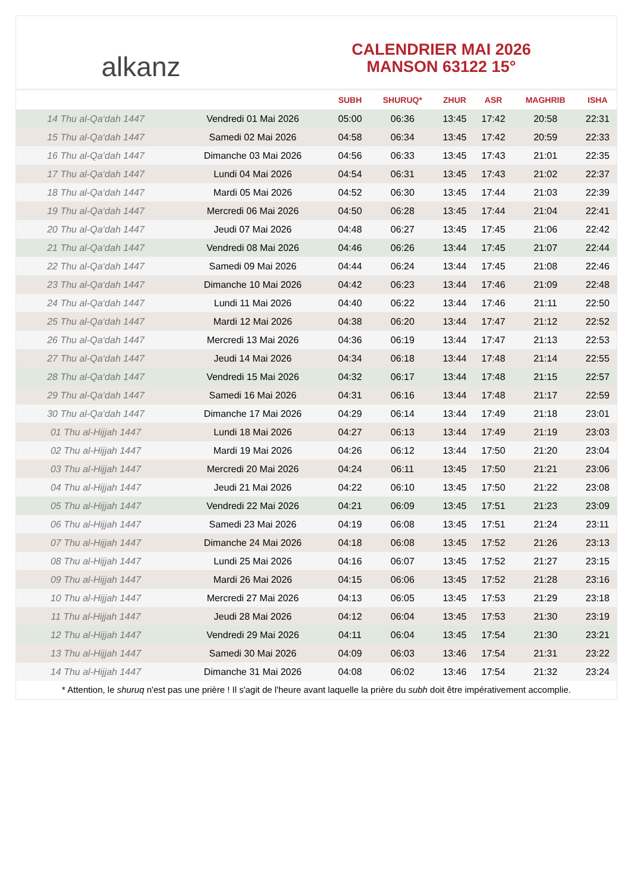al kanz
CALENDRIER MAI 2026
MANSON 63122 15°
| | | SUBH | SHURUQ* | ZHUR | ASR | MAGHRIB | ISHA |
| --- | --- | --- | --- | --- | --- | --- | --- |
| 14 Thu al-Qa‘dah 1447 | Vendredi 01 Mai 2026 | 05:00 | 06:36 | 13:45 | 17:42 | 20:58 | 22:31 |
| 15 Thu al-Qa‘dah 1447 | Samedi 02 Mai 2026 | 04:58 | 06:34 | 13:45 | 17:42 | 20:59 | 22:33 |
| 16 Thu al-Qa‘dah 1447 | Dimanche 03 Mai 2026 | 04:56 | 06:33 | 13:45 | 17:43 | 21:01 | 22:35 |
| 17 Thu al-Qa‘dah 1447 | Lundi 04 Mai 2026 | 04:54 | 06:31 | 13:45 | 17:43 | 21:02 | 22:37 |
| 18 Thu al-Qa‘dah 1447 | Mardi 05 Mai 2026 | 04:52 | 06:30 | 13:45 | 17:44 | 21:03 | 22:39 |
| 19 Thu al-Qa‘dah 1447 | Mercredi 06 Mai 2026 | 04:50 | 06:28 | 13:45 | 17:44 | 21:04 | 22:41 |
| 20 Thu al-Qa‘dah 1447 | Jeudi 07 Mai 2026 | 04:48 | 06:27 | 13:45 | 17:45 | 21:06 | 22:42 |
| 21 Thu al-Qa‘dah 1447 | Vendredi 08 Mai 2026 | 04:46 | 06:26 | 13:44 | 17:45 | 21:07 | 22:44 |
| 22 Thu al-Qa‘dah 1447 | Samedi 09 Mai 2026 | 04:44 | 06:24 | 13:44 | 17:45 | 21:08 | 22:46 |
| 23 Thu al-Qa‘dah 1447 | Dimanche 10 Mai 2026 | 04:42 | 06:23 | 13:44 | 17:46 | 21:09 | 22:48 |
| 24 Thu al-Qa‘dah 1447 | Lundi 11 Mai 2026 | 04:40 | 06:22 | 13:44 | 17:46 | 21:11 | 22:50 |
| 25 Thu al-Qa‘dah 1447 | Mardi 12 Mai 2026 | 04:38 | 06:20 | 13:44 | 17:47 | 21:12 | 22:52 |
| 26 Thu al-Qa‘dah 1447 | Mercredi 13 Mai 2026 | 04:36 | 06:19 | 13:44 | 17:47 | 21:13 | 22:53 |
| 27 Thu al-Qa‘dah 1447 | Jeudi 14 Mai 2026 | 04:34 | 06:18 | 13:44 | 17:48 | 21:14 | 22:55 |
| 28 Thu al-Qa‘dah 1447 | Vendredi 15 Mai 2026 | 04:32 | 06:17 | 13:44 | 17:48 | 21:15 | 22:57 |
| 29 Thu al-Qa‘dah 1447 | Samedi 16 Mai 2026 | 04:31 | 06:16 | 13:44 | 17:48 | 21:17 | 22:59 |
| 30 Thu al-Qa‘dah 1447 | Dimanche 17 Mai 2026 | 04:29 | 06:14 | 13:44 | 17:49 | 21:18 | 23:01 |
| 01 Thu al-Hijjah 1447 | Lundi 18 Mai 2026 | 04:27 | 06:13 | 13:44 | 17:49 | 21:19 | 23:03 |
| 02 Thu al-Hijjah 1447 | Mardi 19 Mai 2026 | 04:26 | 06:12 | 13:44 | 17:50 | 21:20 | 23:04 |
| 03 Thu al-Hijjah 1447 | Mercredi 20 Mai 2026 | 04:24 | 06:11 | 13:45 | 17:50 | 21:21 | 23:06 |
| 04 Thu al-Hijjah 1447 | Jeudi 21 Mai 2026 | 04:22 | 06:10 | 13:45 | 17:50 | 21:22 | 23:08 |
| 05 Thu al-Hijjah 1447 | Vendredi 22 Mai 2026 | 04:21 | 06:09 | 13:45 | 17:51 | 21:23 | 23:09 |
| 06 Thu al-Hijjah 1447 | Samedi 23 Mai 2026 | 04:19 | 06:08 | 13:45 | 17:51 | 21:24 | 23:11 |
| 07 Thu al-Hijjah 1447 | Dimanche 24 Mai 2026 | 04:18 | 06:08 | 13:45 | 17:52 | 21:26 | 23:13 |
| 08 Thu al-Hijjah 1447 | Lundi 25 Mai 2026 | 04:16 | 06:07 | 13:45 | 17:52 | 21:27 | 23:15 |
| 09 Thu al-Hijjah 1447 | Mardi 26 Mai 2026 | 04:15 | 06:06 | 13:45 | 17:52 | 21:28 | 23:16 |
| 10 Thu al-Hijjah 1447 | Mercredi 27 Mai 2026 | 04:13 | 06:05 | 13:45 | 17:53 | 21:29 | 23:18 |
| 11 Thu al-Hijjah 1447 | Jeudi 28 Mai 2026 | 04:12 | 06:04 | 13:45 | 17:53 | 21:30 | 23:19 |
| 12 Thu al-Hijjah 1447 | Vendredi 29 Mai 2026 | 04:11 | 06:04 | 13:45 | 17:54 | 21:30 | 23:21 |
| 13 Thu al-Hijjah 1447 | Samedi 30 Mai 2026 | 04:09 | 06:03 | 13:46 | 17:54 | 21:31 | 23:22 |
| 14 Thu al-Hijjah 1447 | Dimanche 31 Mai 2026 | 04:08 | 06:02 | 13:46 | 17:54 | 21:32 | 23:24 |
* Attention, le shuruq n'est pas une prière ! Il s'agit de l'heure avant laquelle la prière du subh doit être impérativement accomplie.